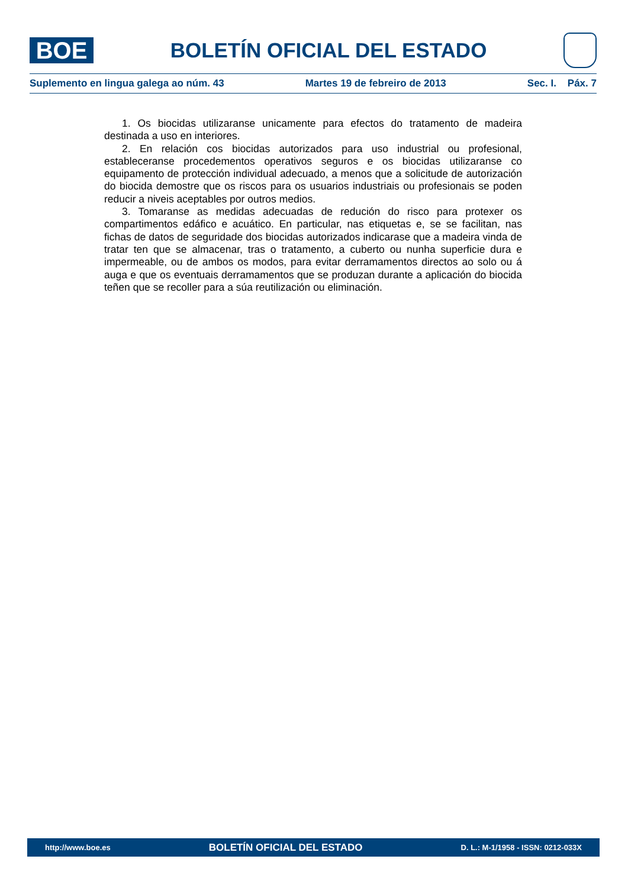BOE
BOLETÍN OFICIAL DEL ESTADO
Suplemento en lingua galega ao núm. 43 Martes 19 de febreiro de 2013 Sec. I. Páx. 7
1. Os biocidas utilizaranse unicamente para efectos do tratamento de madeira destinada a uso en interiores.
2. En relación cos biocidas autorizados para uso industrial ou profesional, estableceranse procedementos operativos seguros e os biocidas utilizaranse co equipamento de protección individual adecuado, a menos que a solicitude de autorización do biocida demostre que os riscos para os usuarios industriais ou profesionais se poden reducir a niveis aceptables por outros medios.
3. Tomaranse as medidas adecuadas de redución do risco para protexer os compartimentos edáfico e acuático. En particular, nas etiquetas e, se se facilitan, nas fichas de datos de seguridade dos biocidas autorizados indicarase que a madeira vinda de tratar ten que se almacenar, tras o tratamento, a cuberto ou nunha superficie dura e impermeable, ou de ambos os modos, para evitar derramamentos directos ao solo ou á auga e que os eventuais derramamentos que se produzan durante a aplicación do biocida teñen que se recoller para a súa reutilización ou eliminación.
http://www.boe.es BOLETÍN OFICIAL DEL ESTADO D. L.: M-1/1958 - ISSN: 0212-033X